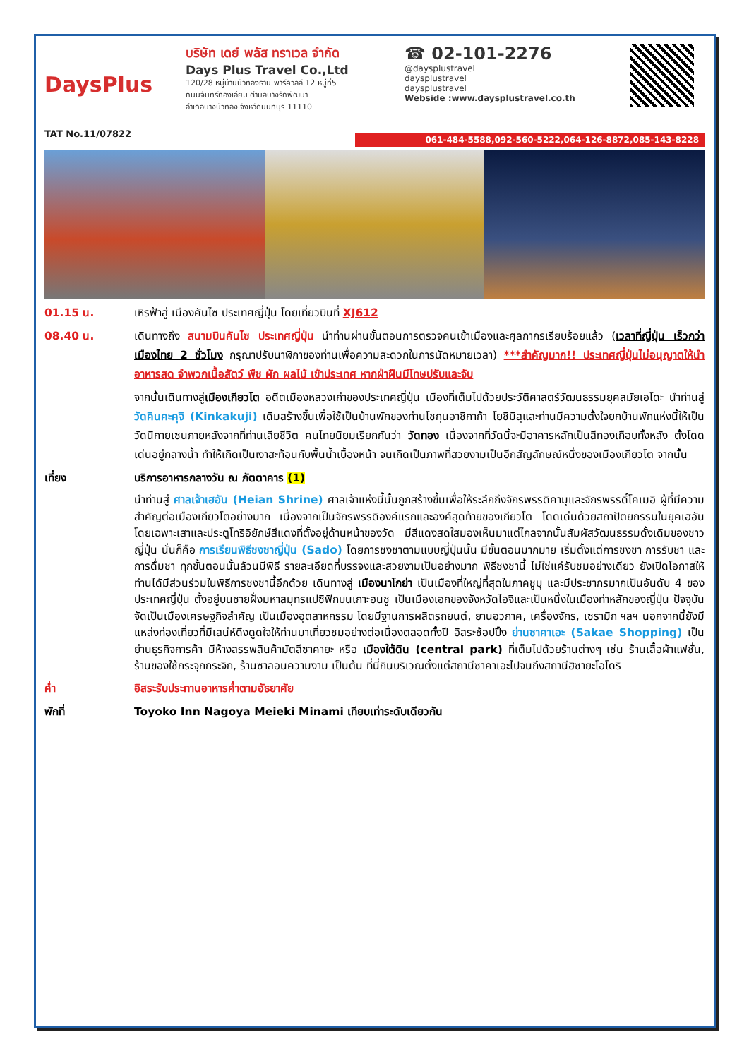DaysPlus
TAT No.11/07822
บริษัท เดย์ พลัส ทราเวล จำกัด
Days Plus Travel Co.,Ltd
120/28 หมู่บ้านบัวทองธานี พาร์ควิลล์ 12 หมู่ที่5
ถนนจันทร์ทองเอียม ตำบลบางรักพัฒนา
อำเภอบางบัวทอง จังหวัดนนทบุรี 11110
☎ 02-101-2276
@daysplustravel
daysplustravel
daysplustravel
Webside :www.daysplustravel.co.th
061-484-5588,092-560-5222,064-126-8872,085-143-8228
01.15 น. เหิรฟ้าสู่ เมืองคันไซ ประเทศญี่ปุ่น โดยเที่ยวบินที่ XJ612
08.40 น. เดินทางถึง สนามบินคันไซ ประเทศญี่ปุ่น นำท่านผ่านขั้นตอนการตรวจคนเข้าเมืองและศุลกากรเรียบร้อยแล้ว (เวลาที่ญี่ปุ่น เร็วกว่าเมืองไทย 2 ชั่วโมง กรุณาปรับนาฬิกาของท่านเพื่อความสะดวกในการนัดหมายเวลา) ***สำคัญมาก!! ประเทศญี่ปุ่นไม่อนุญาตให้นำอาหารสด จำพวกเนื้อสัตว์ พืช ผัก ผลไม้ เข้าประเทศ หากฝ่าฝืนมีโทษปรับและจับ
จากนั้นเดินทางสู่เมืองเกียวโต อดีตเมืองหลวงเก่าของประเทศญี่ปุ่น เมืองที่เต็มไปด้วยประวัติศาสตร์วัฒนธรรมยุคสมัยเอโดะ นำท่านสู่ วัดคินคะคุจิ (Kinkakuji) เดิมสร้างขึ้นเพื่อใช้เป็นบ้านพักของท่านโชกุนอาชิกาก้า โยชิมิสุและท่านมีความตั้งใจยกบ้านพักแห่งนี้ให้เป็นวัดนิกายเซนภายหลังจากที่ท่านเสียชีวิต คนไทยนิยมเรียกกันว่า วัดทอง เนื่องจากที่วัดนี้จะมีอาคารหลักเป็นสีทองเกือบทั้งหลัง ตั้งโดดเด่นอยู่กลางน้ำ ทำให้เกิดเป็นเงาสะท้อนกับพื้นน้ำเบื้องหน้า จนเกิดเป็นภาพที่สวยงามเป็นอีกสัญลักษณ์หนึ่งของเมืองเกียวโต จากนั้น
เที่ยง บริการอาหารกลางวัน ณ ภัตตาคาร (1)
นำท่านสู่ ศาลเจ้าเฮอัน (Heian Shrine) ศาลเจ้าแห่งนี้นั้นถูกสร้างขึ้นเพื่อให้ระลึกถึงจักรพรรดิคามุและจักรพรรดิ์โคเมอิ ผู้ที่มีความสำคัญต่อเมืองเกียวโตอย่างมาก เนื่องจากเป็นจักรพรรดิองค์แรกและองค์สุดท้ายของเกียวโต โดดเด่นด้วยสถาปัตยกรรมในยุคเฮอัน โดยเฉพาะเสาและประตูโทริอิยักษ์สีแดงที่ตั้งอยู่ด้านหน้าของวัด มีสีแดงสดใสมองเห็นมาแต่ไกลจากนั้นสัมผัสวัฒนธรรมดั้งเดิมของชาวญี่ปุ่น นั่นก็คือ การเรียนพิธีชงชาญี่ปุ่น (Sado) โดยการชงชาตามแบบญี่ปุ่นนั้น มีขั้นตอนมากมาย เริ่มตั้งแต่การชงชา การรับชา และการดื่มชา ทุกขั้นตอนนั้นล้วนมีพิธี รายละเอียดที่บรรจงและสวยงามเป็นอย่างมาก พิธีชงชานี้ ไม่ใช่แค่รับชมอย่างเดียว ยังเปิดโอกาสให้ท่านได้มีส่วนร่วมในพิธีการชงชานี้อีกด้วย เดินทางสู่ เมืองนาโกย่า เป็นเมืองที่ใหญ่ที่สุดในภาคชูบุ และมีประชากรมากเป็นอันดับ 4 ของประเทศญี่ปุ่น ตั้งอยู่บนชายฝั่งมหาสมุทรแปซิฟิกบนเกาะฮนชู เป็นเมืองเอกของจังหวัดไอจิและเป็นหนึ่งในเมืองท่าหลักของญี่ปุ่น ปัจจุบันจัดเป็นเมืองเศรษฐกิจสำคัญ เป็นเมืองอุตสาหกรรม โดยมีฐานการผลิตรถยนต์, ยานอวกาศ, เครื่องจักร, เซรามิก ฯลฯ นอกจากนี้ยังมีแหล่งท่องเที่ยวที่มีเสน่ห์ดึงดูดใจให้ท่านมาเที่ยวชมอย่างต่อเนื่องตลอดทั้งปี อิสระช้อปปิ้ง ย่านซาคาเอะ (Sakae Shopping) เป็นย่านธุรกิจการค้า มีห้างสรรพสินค้ามัตสึซาคายะ หรือ เมืองใต้ดิน (central park) ที่เต็มไปด้วยร้านต่างๆ เช่น ร้านเสื้อผ้าแฟชั่น, ร้านของใช้กระจุกกระจิก, ร้านซาลอนความงาม เป็นต้น ที่นี่กินบริเวณตั้งแต่สถานีซาคาเอะไปจนถึงสถานีฮิซายะโอโดริ
ค่ำ อิสระรับประทานอาหารค่ำตามอัธยาศัย
พักที่ Toyoko Inn Nagoya Meieki Minami เทียบเท่าระดับเดียวกัน